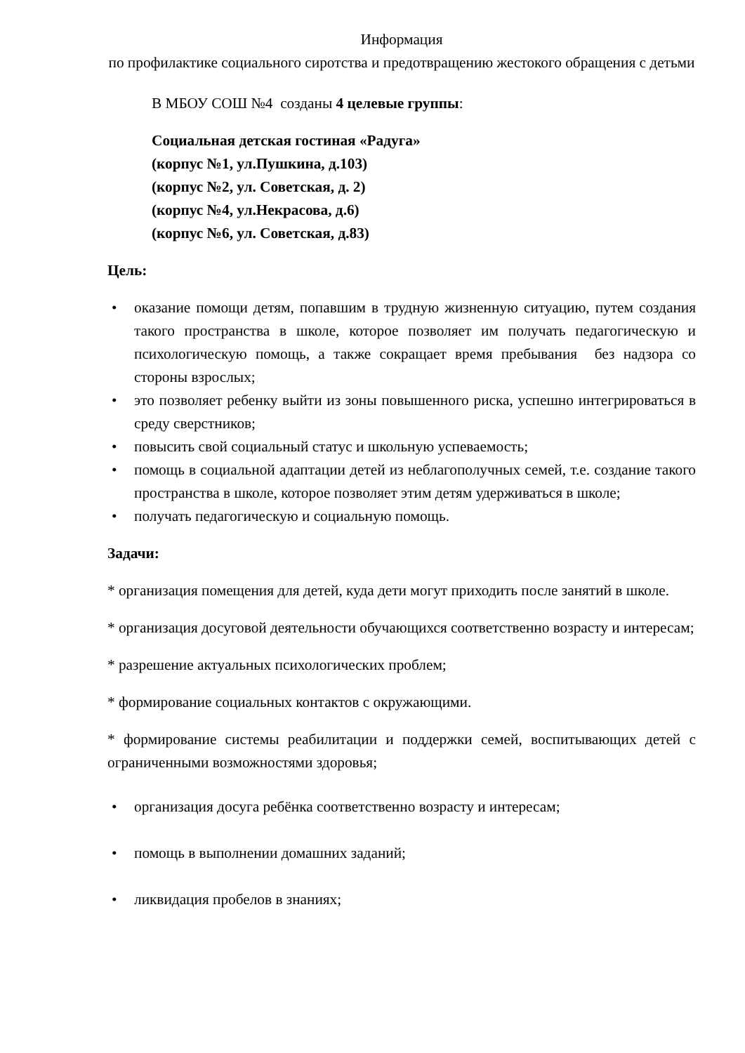Информация
по профилактике социального сиротства и предотвращению жестокого обращения с детьми
В МБОУ СОШ №4 созданы 4 целевые группы:
Социальная детская гостиная «Радуга»
(корпус №1, ул.Пушкина, д.103)
(корпус №2, ул. Советская, д. 2)
(корпус №4, ул.Некрасова, д.6)
(корпус №6, ул. Советская, д.83)
Цель:
• оказание помощи детям, попавшим в трудную жизненную ситуацию, путем создания такого пространства в школе, которое позволяет им получать педагогическую и психологическую помощь, а также сокращает время пребывания без надзора со стороны взрослых;
• это позволяет ребенку выйти из зоны повышенного риска, успешно интегрироваться в среду сверстников;
• повысить свой социальный статус и школьную успеваемость;
• помощь в социальной адаптации детей из неблагополучных семей, т.е. создание такого пространства в школе, которое позволяет этим детям удерживаться в школе;
• получать педагогическую и социальную помощь.
Задачи:
* организация помещения для детей, куда дети могут приходить после занятий в школе.
* организация досуговой деятельности обучающихся соответственно возрасту и интересам;
* разрешение актуальных психологических проблем;
* формирование социальных контактов с окружающими.
* формирование системы реабилитации и поддержки семей, воспитывающих детей с ограниченными возможностями здоровья;
• организация досуга ребёнка соответственно возрасту и интересам;
• помощь в выполнении домашних заданий;
• ликвидация пробелов в знаниях;